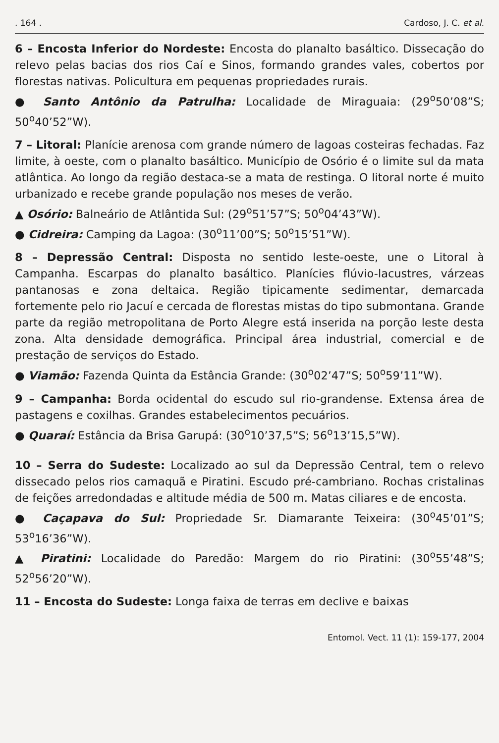. 164 . Cardoso, J. C. et al.
6 – Encosta Inferior do Nordeste: Encosta do planalto basáltico. Dissecação do relevo pelas bacias dos rios Caí e Sinos, formando grandes vales, cobertos por florestas nativas. Policultura em pequenas propriedades rurais.
● Santo Antônio da Patrulha: Localidade de Miraguaia: (29<sup>o</sup>50’08”S; 50<sup>o</sup>40’52”W).
7 – Litoral: Planície arenosa com grande número de lagoas costeiras fechadas. Faz limite, à oeste, com o planalto basáltico. Município de Osório é o limite sul da mata atlântica. Ao longo da região destaca-se a mata de restinga. O litoral norte é muito urbanizado e recebe grande população nos meses de verão.
▲ Osório: Balneário de Atlântida Sul: (29<sup>o</sup>51’57”S; 50<sup>o</sup>04’43”W).
● Cidreira: Camping da Lagoa: (30<sup>o</sup>11’00”S; 50<sup>o</sup>15’51”W).
8 – Depressão Central: Disposta no sentido leste-oeste, une o Litoral à Campanha. Escarpas do planalto basáltico. Planícies flúvio-lacustres, várzeas pantanosas e zona deltaica. Região tipicamente sedimentar, demarcada fortemente pelo rio Jacuí e cercada de florestas mistas do tipo submontana. Grande parte da região metropolitana de Porto Alegre está inserida na porção leste desta zona. Alta densidade demográfica. Principal área industrial, comercial e de prestação de serviços do Estado.
● Viamão: Fazenda Quinta da Estância Grande: (30<sup>o</sup>02’47”S; 50<sup>o</sup>59’11”W).
9 – Campanha: Borda ocidental do escudo sul rio-grandense. Extensa área de pastagens e coxilhas. Grandes estabelecimentos pecuários.
● Quaraí: Estância da Brisa Garupá: (30<sup>o</sup>10’37,5”S; 56<sup>o</sup>13’15,5”W).
10 – Serra do Sudeste: Localizado ao sul da Depressão Central, tem o relevo dissecado pelos rios camaquã e Piratini. Escudo pré-cambriano. Rochas cristalinas de feições arredondadas e altitude média de 500 m. Matas ciliares e de encosta.
● Caçapava do Sul: Propriedade Sr. Diamarante Teixeira: (30<sup>o</sup>45’01”S; 53<sup>o</sup>16’36”W).
▲ Piratini: Localidade do Paredão: Margem do rio Piratini: (30<sup>o</sup>55’48”S; 52<sup>o</sup>56’20”W).
11 – Encosta do Sudeste: Longa faixa de terras em declive e baixas
Entomol. Vect. 11 (1): 159-177, 2004